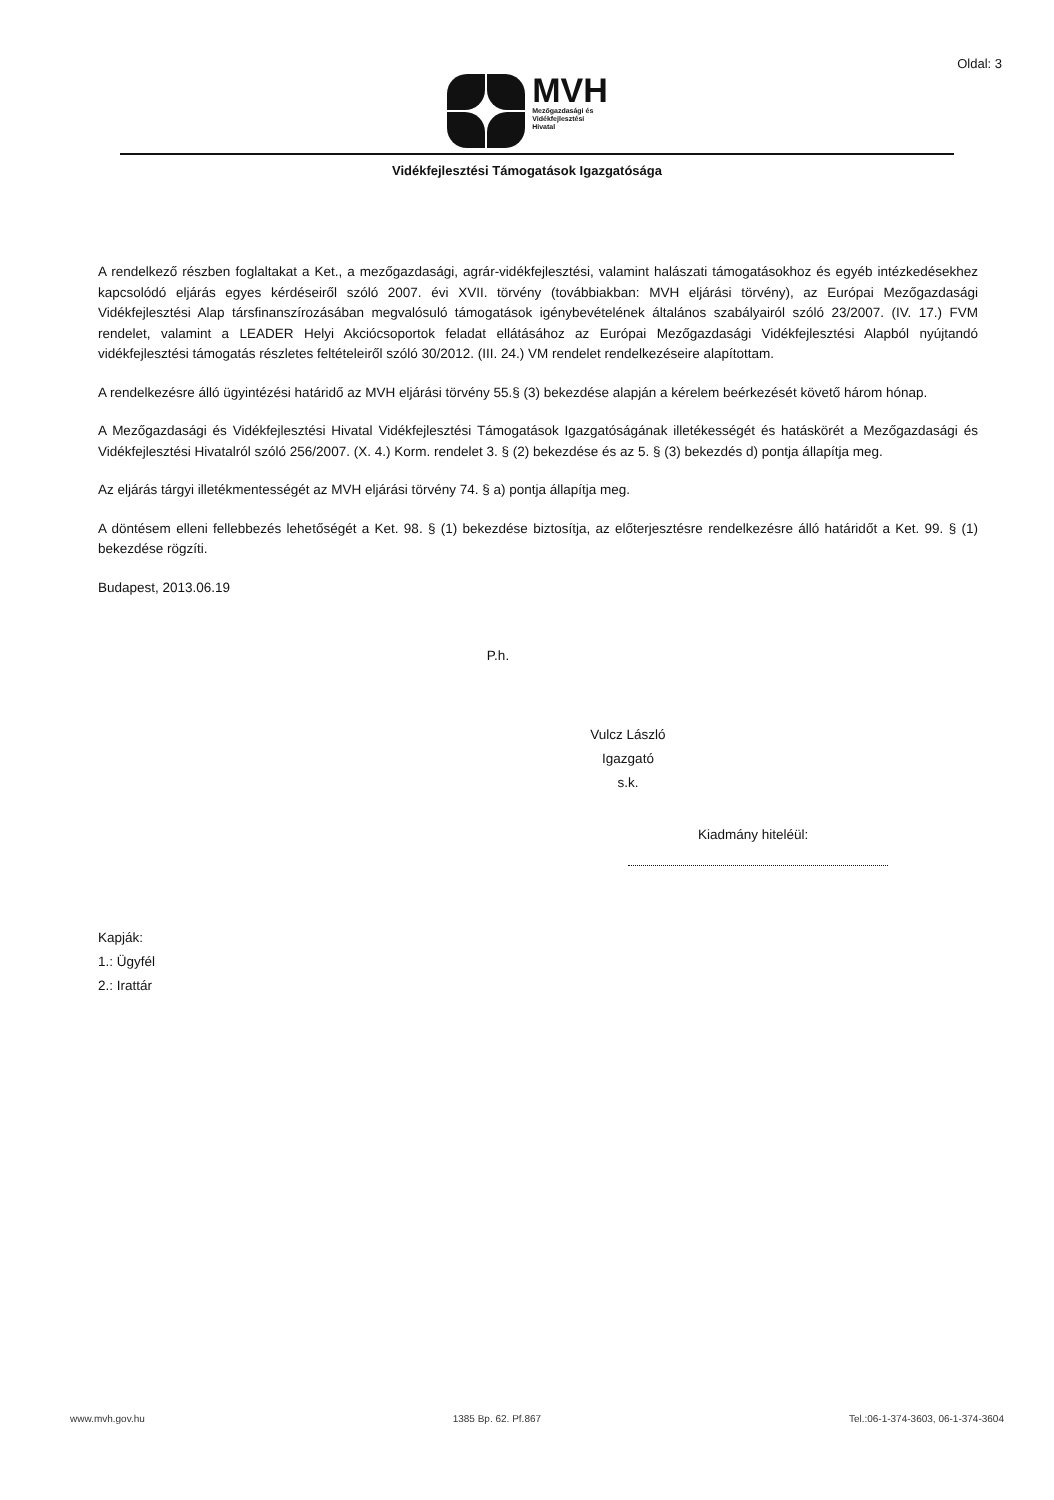Oldal: 3
MVH
Mezőgazdasági és
Vidékfejlesztési
Hivatal
Vidékfejlesztési Támogatások Igazgatósága
A rendelkező részben foglaltakat a Ket., a mezőgazdasági, agrár-vidékfejlesztési, valamint halászati támogatásokhoz és egyéb intézkedésekhez kapcsolódó eljárás egyes kérdéseiről szóló 2007. évi XVII. törvény (továbbiakban: MVH eljárási törvény), az Európai Mezőgazdasági Vidékfejlesztési Alap társfinanszírozásában megvalósuló támogatások igénybevételének általános szabályairól szóló 23/2007. (IV. 17.) FVM rendelet, valamint a LEADER Helyi Akciócsoportok feladat ellátásához az Európai Mezőgazdasági Vidékfejlesztési Alapból nyújtandó vidékfejlesztési támogatás részletes feltételeiről szóló 30/2012. (III. 24.) VM rendelet rendelkezéseire alapítottam.
A rendelkezésre álló ügyintézési határidő az MVH eljárási törvény 55.§ (3) bekezdése alapján a kérelem beérkezését követő három hónap.
A Mezőgazdasági és Vidékfejlesztési Hivatal Vidékfejlesztési Támogatások Igazgatóságának illetékességét és hatáskörét a Mezőgazdasági és Vidékfejlesztési Hivatalról szóló 256/2007. (X. 4.) Korm. rendelet 3. § (2) bekezdése és az 5. § (3) bekezdés d) pontja állapítja meg.
Az eljárás tárgyi illetékmentességét az MVH eljárási törvény 74. § a) pontja állapítja meg.
A döntésem elleni fellebbezés lehetőségét a Ket. 98. § (1) bekezdése biztosítja, az előterjesztésre rendelkezésre álló határidőt a Ket. 99. § (1) bekezdése rögzíti.
Budapest, 2013.06.19
P.h.
Vulcz László
Igazgató
s.k.
Kiadmány hiteléül:
Kapják:
1.: Ügyfél
2.: Irattár
www.mvh.gov.hu 1385 Bp. 62. Pf.867 Tel.:06-1-374-3603, 06-1-374-3604